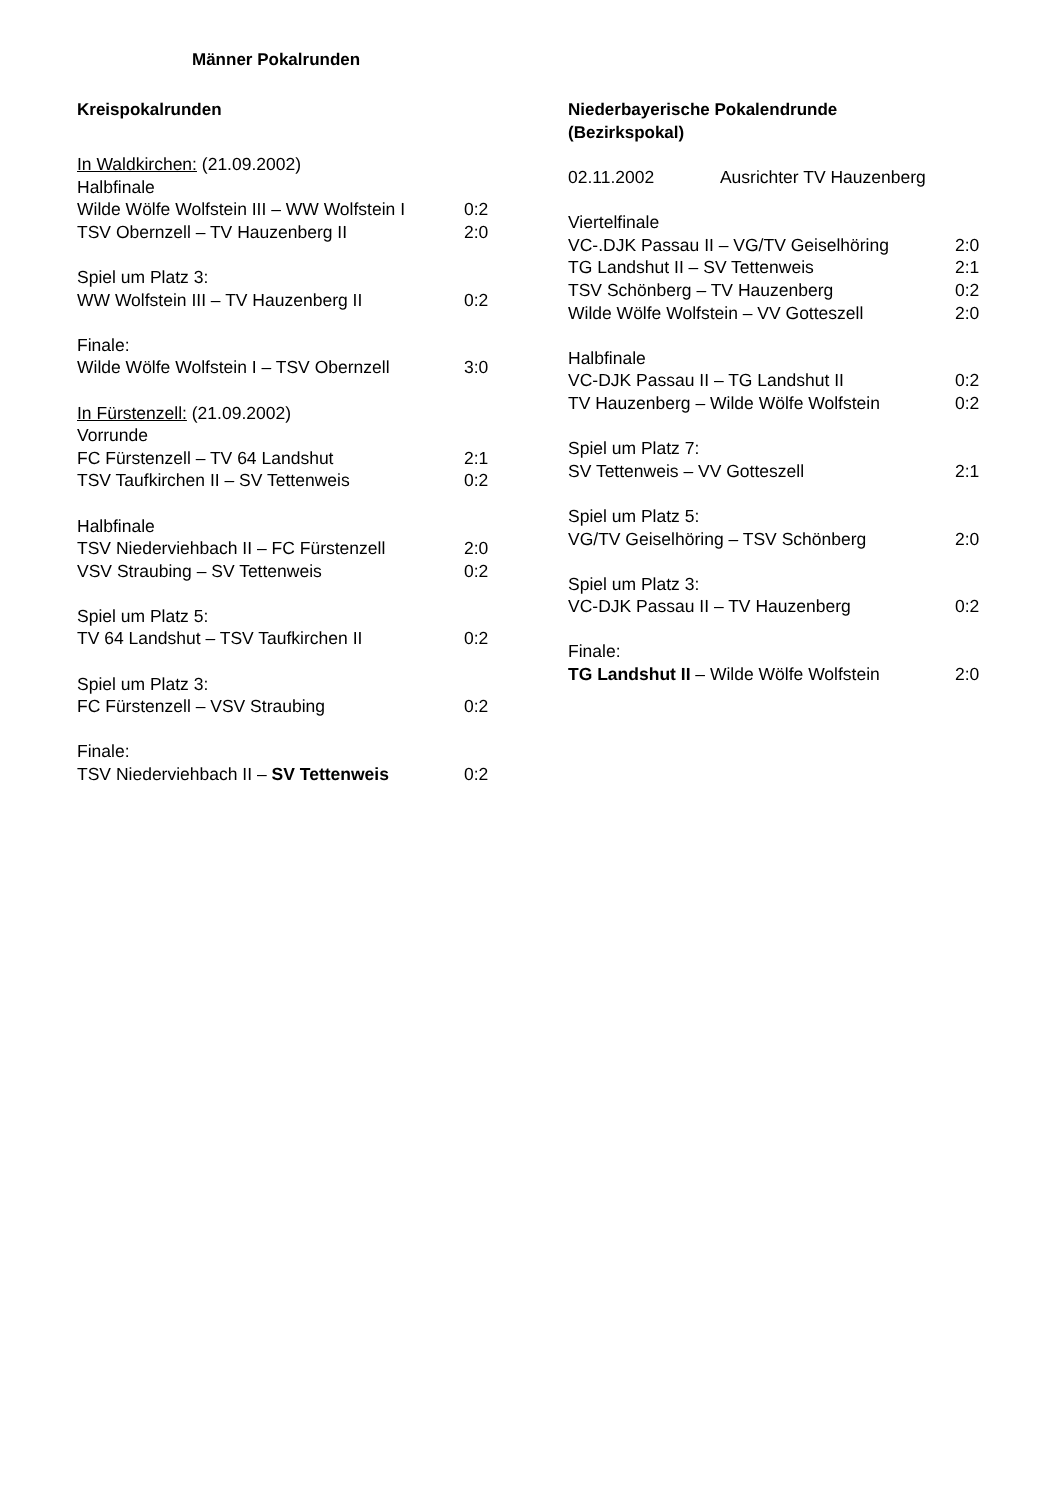Männer Pokalrunden
Kreispokalrunden
In Waldkirchen: (21.09.2002)
Halbfinale
Wilde Wölfe Wolfstein III – WW Wolfstein I 0:2
TSV Obernzell – TV Hauzenberg II 2:0
Spiel um Platz 3:
WW Wolfstein III – TV Hauzenberg II 0:2
Finale:
Wilde Wölfe Wolfstein I – TSV Obernzell 3:0
In Fürstenzell: (21.09.2002)
Vorrunde
FC Fürstenzell – TV 64 Landshut 2:1
TSV Taufkirchen II – SV Tettenweis 0:2
Halbfinale
TSV Niederviehbach II – FC Fürstenzell 2:0
VSV Straubing – SV Tettenweis 0:2
Spiel um Platz 5:
TV 64 Landshut – TSV Taufkirchen II 0:2
Spiel um Platz 3:
FC Fürstenzell – VSV Straubing 0:2
Finale:
TSV Niederviehbach II – SV Tettenweis 0:2
Niederbayerische Pokalendrunde
(Bezirkspokal)
02.11.2002 Ausrichter TV Hauzenberg
Viertelfinale
VC-.DJK Passau II – VG/TV Geiselhöring 2:0
TG Landshut II – SV Tettenweis 2:1
TSV Schönberg – TV Hauzenberg 0:2
Wilde Wölfe Wolfstein – VV Gotteszell 2:0
Halbfinale
VC-DJK Passau II – TG Landshut II 0:2
TV Hauzenberg – Wilde Wölfe Wolfstein 0:2
Spiel um Platz 7:
SV Tettenweis – VV Gotteszell 2:1
Spiel um Platz 5:
VG/TV Geiselhöring – TSV Schönberg 2:0
Spiel um Platz 3:
VC-DJK Passau II – TV Hauzenberg 0:2
Finale:
TG Landshut II – Wilde Wölfe Wolfstein 2:0